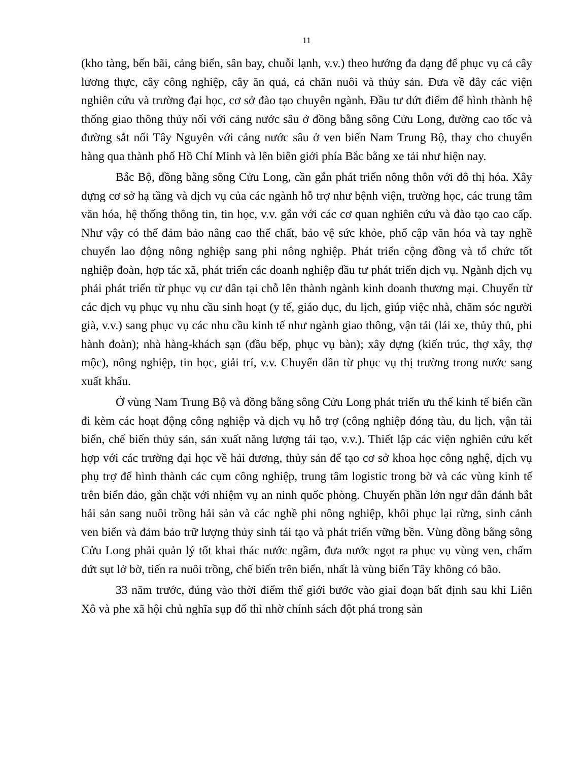11
(kho tàng, bến bãi, cảng biển, sân bay, chuỗi lạnh, v.v.) theo hướng đa dạng để phục vụ cả cây lương thực, cây công nghiệp, cây ăn quả, cả chăn nuôi và thủy sản. Đưa về đây các viện nghiên cứu và trường đại học, cơ sở đào tạo chuyên ngành. Đầu tư dứt điểm để hình thành hệ thống giao thông thủy nối với cảng nước sâu ở đồng bằng sông Cửu Long, đường cao tốc và đường sắt nối Tây Nguyên với cảng nước sâu ở ven biển Nam Trung Bộ, thay cho chuyển hàng qua thành phố Hồ Chí Minh và lên biên giới phía Bắc bằng xe tải như hiện nay.
Bắc Bộ, đồng bằng sông Cửu Long, cần gắn phát triển nông thôn với đô thị hóa. Xây dựng cơ sở hạ tầng và dịch vụ của các ngành hỗ trợ như bệnh viện, trường học, các trung tâm văn hóa, hệ thống thông tin, tin học, v.v. gắn với các cơ quan nghiên cứu và đào tạo cao cấp. Như vậy có thể đảm bảo nâng cao thể chất, bảo vệ sức khỏe, phổ cập văn hóa và tay nghề chuyển lao động nông nghiệp sang phi nông nghiệp. Phát triển cộng đồng và tổ chức tốt nghiệp đoàn, hợp tác xã, phát triển các doanh nghiệp đầu tư phát triển dịch vụ. Ngành dịch vụ phải phát triển từ phục vụ cư dân tại chỗ lên thành ngành kinh doanh thương mại. Chuyển từ các dịch vụ phục vụ nhu cầu sinh hoạt (y tế, giáo dục, du lịch, giúp việc nhà, chăm sóc người già, v.v.) sang phục vụ các nhu cầu kinh tế như ngành giao thông, vận tải (lái xe, thủy thủ, phi hành đoàn); nhà hàng-khách sạn (đầu bếp, phục vụ bàn); xây dựng (kiến trúc, thợ xây, thợ mộc), nông nghiệp, tin học, giải trí, v.v. Chuyển dần từ phục vụ thị trường trong nước sang xuất khẩu.
Ở vùng Nam Trung Bộ và đồng bằng sông Cửu Long phát triển ưu thế kinh tế biển cần đi kèm các hoạt động công nghiệp và dịch vụ hỗ trợ (công nghiệp đóng tàu, du lịch, vận tải biển, chế biến thủy sản, sản xuất năng lượng tái tạo, v.v.). Thiết lập các viện nghiên cứu kết hợp với các trường đại học về hải dương, thủy sản để tạo cơ sở khoa học công nghệ, dịch vụ phụ trợ để hình thành các cụm công nghiệp, trung tâm logistic trong bờ và các vùng kinh tế trên biển đảo, gắn chặt với nhiệm vụ an ninh quốc phòng. Chuyển phần lớn ngư dân đánh bắt hải sản sang nuôi trồng hải sản và các nghề phi nông nghiệp, khôi phục lại rừng, sinh cảnh ven biển và đảm bảo trữ lượng thủy sinh tái tạo và phát triển vững bền. Vùng đồng bằng sông Cửu Long phải quản lý tốt khai thác nước ngầm, đưa nước ngọt ra phục vụ vùng ven, chấm dứt sụt lở bờ, tiến ra nuôi trồng, chế biến trên biển, nhất là vùng biển Tây không có bão.
33 năm trước, đúng vào thời điểm thế giới bước vào giai đoạn bất định sau khi Liên Xô và phe xã hội chủ nghĩa sụp đổ thì nhờ chính sách đột phá trong sản